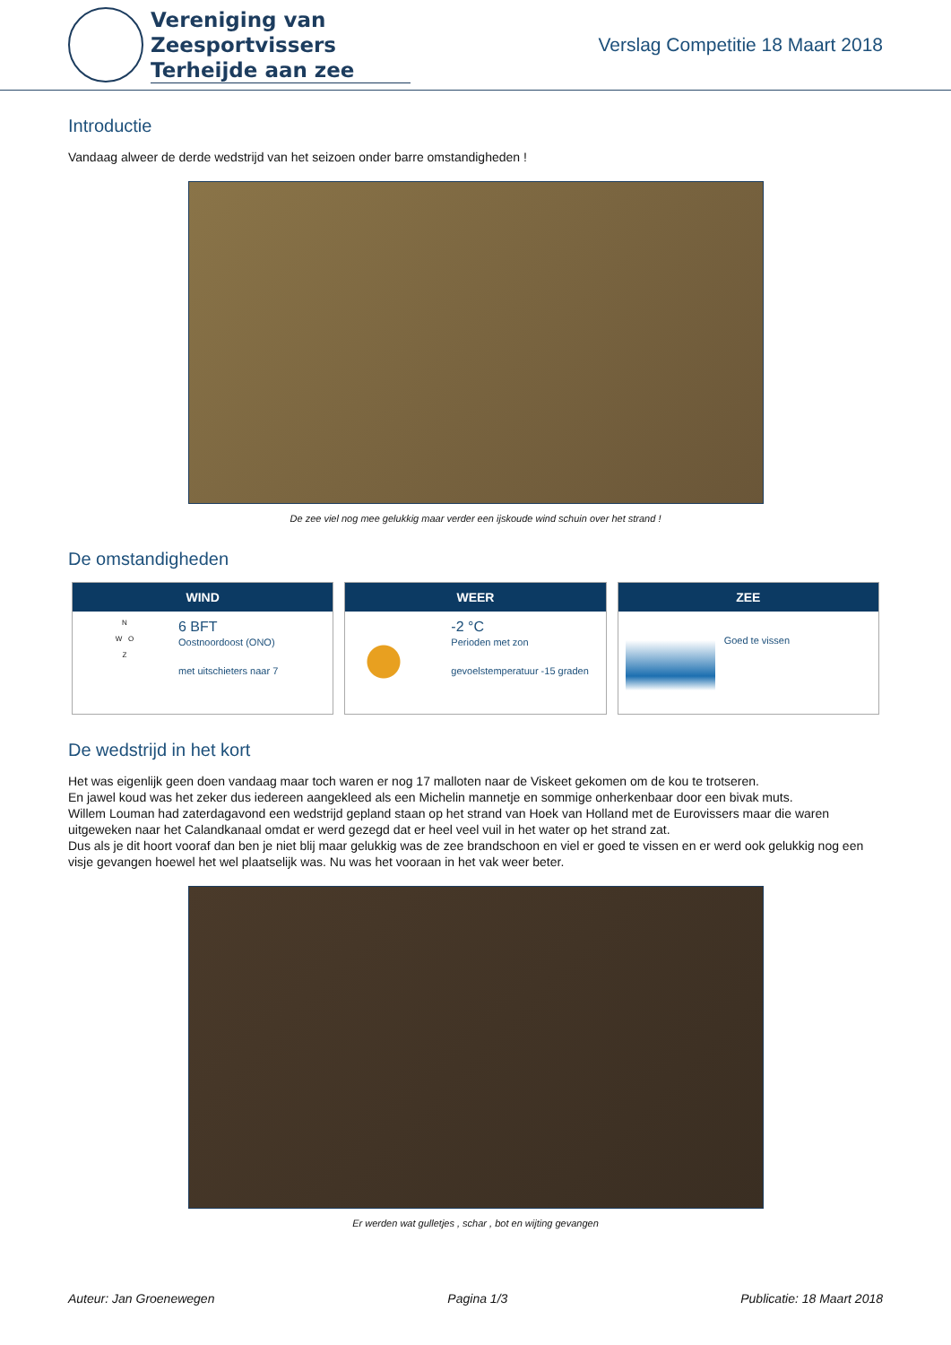Vereniging van Zeesportvissers
Terheijde aan zee
Verslag Competitie 18 Maart 2018
Introductie
Vandaag alweer de derde wedstrijd van het seizoen onder barre omstandigheden !
De zee viel nog mee gelukkig maar verder een ijskoude wind schuin over het strand !
De omstandigheden
WIND
N
W O
Z
6 BFT
Oostnoordoost (ONO)
met uitschieters naar 7
WEER
-2 °C
Perioden met zon
gevoelstemperatuur -15 graden
ZEE
Goed te vissen
De wedstrijd in het kort
Het was eigenlijk geen doen vandaag maar toch waren er nog 17 malloten naar de Viskeet gekomen om de kou te trotseren.
En jawel koud was het zeker dus iedereen aangekleed als een Michelin mannetje en sommige onherkenbaar door een bivak muts.
Willem Louman had zaterdagavond een wedstrijd gepland staan op het strand van Hoek van Holland met de Eurovissers maar die waren uitgeweken naar het Calandkanaal omdat er werd gezegd dat er heel veel vuil in het water op het strand zat.
Dus als je dit hoort vooraf dan ben je niet blij maar gelukkig was de zee brandschoon en viel er goed te vissen en er werd ook gelukkig nog een visje gevangen hoewel het wel plaatselijk was. Nu was het vooraan in het vak weer beter.
Er werden wat gulletjes , schar , bot en wijting gevangen
Auteur: Jan Groenewegen Pagina 1/3 Publicatie: 18 Maart 2018